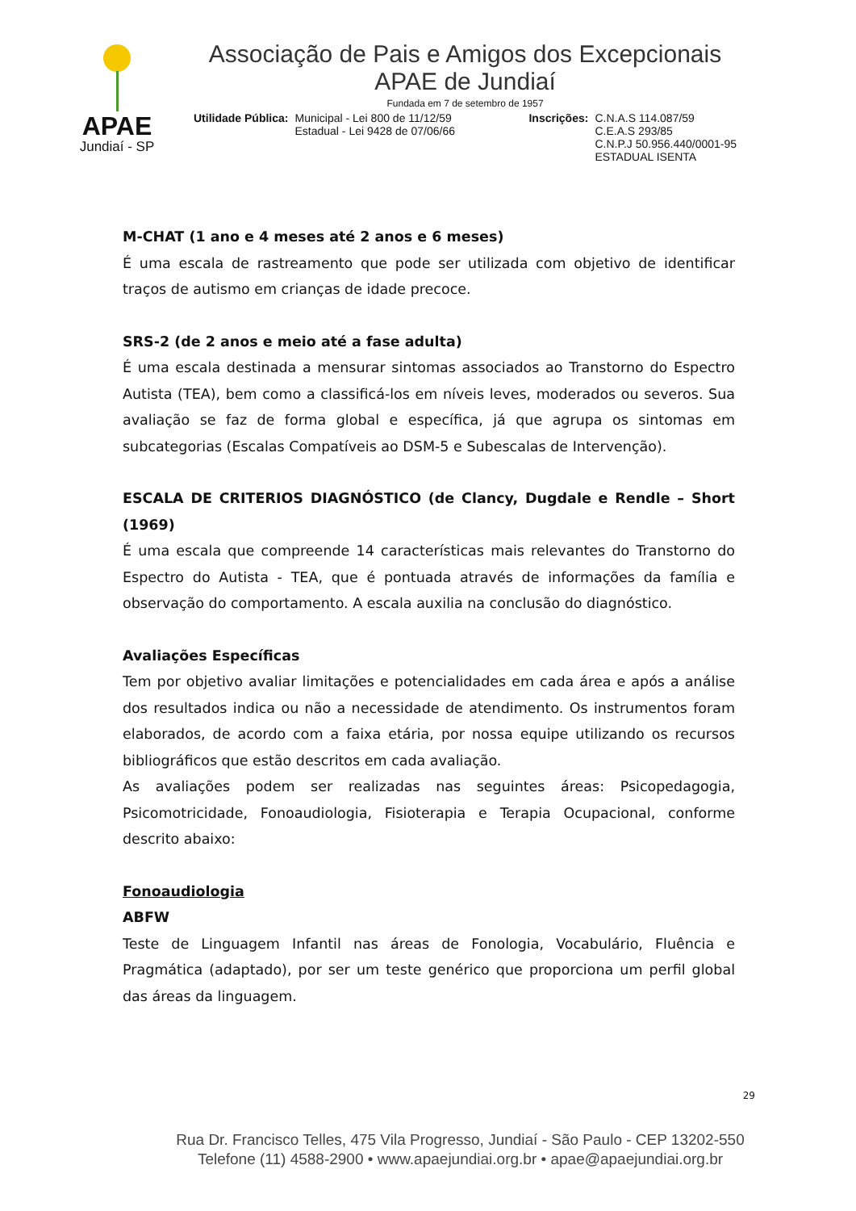APAE
Jundiaí - SP
Associação de Pais e Amigos dos Excepcionais
APAE de Jundiaí
Fundada em 7 de setembro de 1957
Utilidade Pública: Municipal - Lei 800 de 11/12/59
Estadual - Lei 9428 de 07/06/66 Inscrições: C.N.A.S 114.087/59
C.E.A.S 293/85
C.N.P.J 50.956.440/0001-95
ESTADUAL ISENTA
M-CHAT (1 ano e 4 meses até 2 anos e 6 meses)
É uma escala de rastreamento que pode ser utilizada com objetivo de identificar traços de autismo em crianças de idade precoce.
SRS-2 (de 2 anos e meio até a fase adulta)
É uma escala destinada a mensurar sintomas associados ao Transtorno do Espectro Autista (TEA), bem como a classificá-los em níveis leves, moderados ou severos. Sua avaliação se faz de forma global e específica, já que agrupa os sintomas em subcategorias (Escalas Compatíveis ao DSM-5 e Subescalas de Intervenção).
ESCALA DE CRITERIOS DIAGNÓSTICO (de Clancy, Dugdale e Rendle – Short (1969)
É uma escala que compreende 14 características mais relevantes do Transtorno do Espectro do Autista - TEA, que é pontuada através de informações da família e observação do comportamento. A escala auxilia na conclusão do diagnóstico.
Avaliações Específicas
Tem por objetivo avaliar limitações e potencialidades em cada área e após a análise dos resultados indica ou não a necessidade de atendimento. Os instrumentos foram elaborados, de acordo com a faixa etária, por nossa equipe utilizando os recursos bibliográficos que estão descritos em cada avaliação.
As avaliações podem ser realizadas nas seguintes áreas: Psicopedagogia, Psicomotricidade, Fonoaudiologia, Fisioterapia e Terapia Ocupacional, conforme descrito abaixo:
Fonoaudiologia
ABFW
Teste de Linguagem Infantil nas áreas de Fonologia, Vocabulário, Fluência e Pragmática (adaptado), por ser um teste genérico que proporciona um perfil global das áreas da linguagem.
29
Rua Dr. Francisco Telles, 475 Vila Progresso, Jundiaí - São Paulo - CEP 13202-550
Telefone (11) 4588-2900 • www.apaejundiai.org.br • apae@apaejundiai.org.br